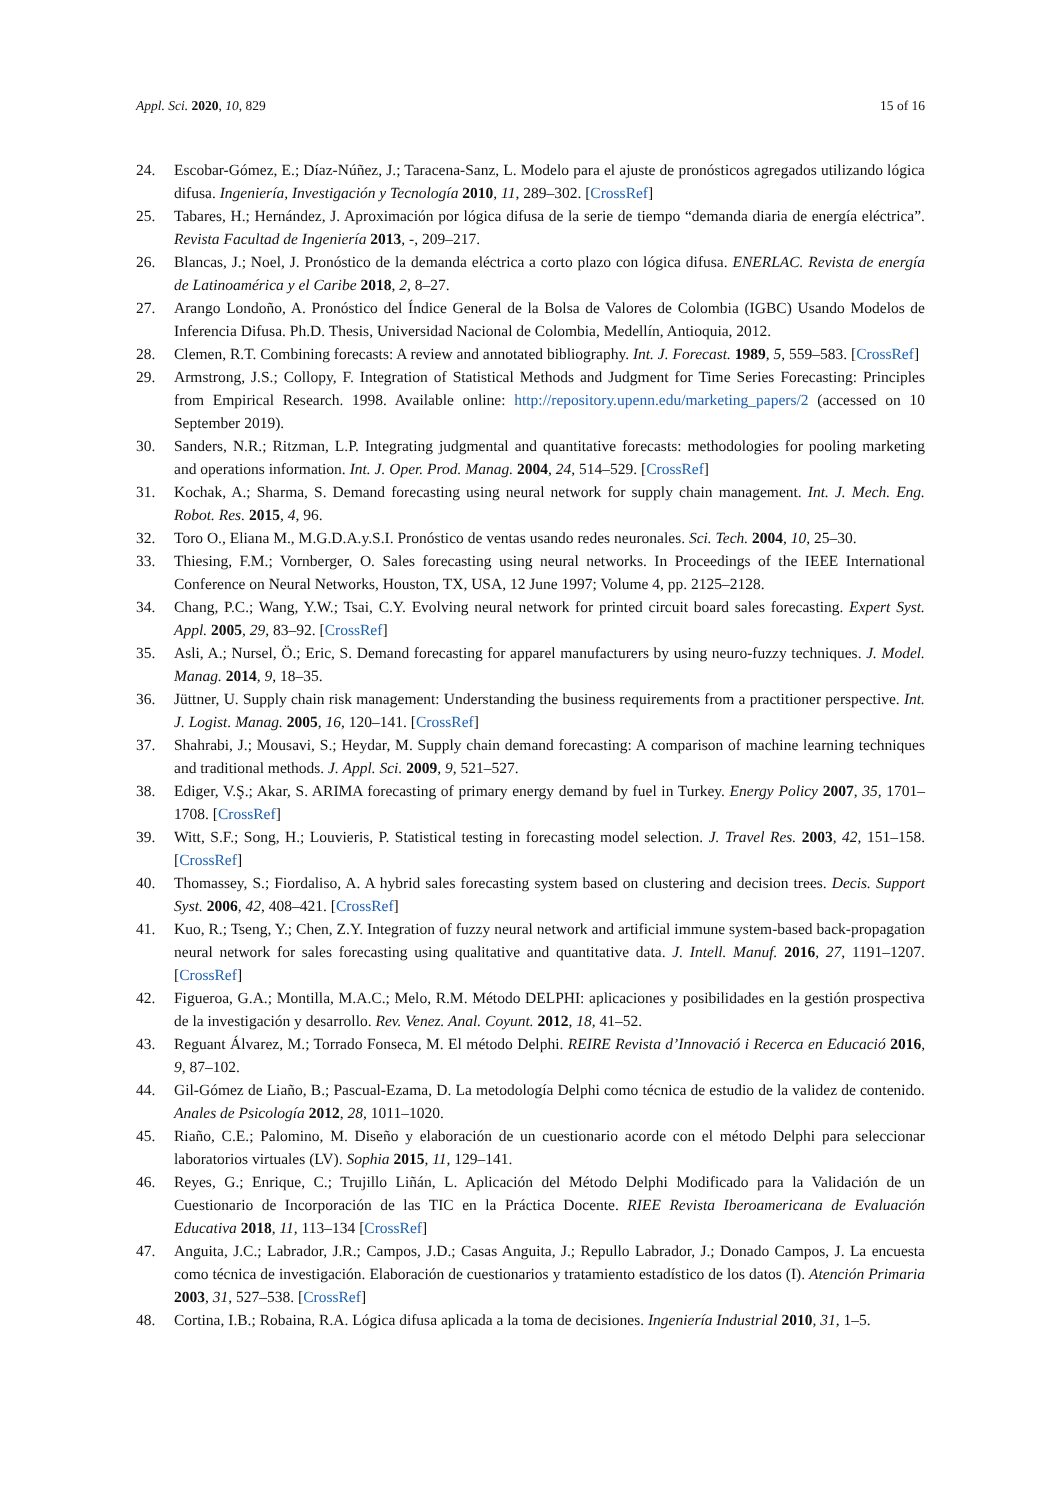Appl. Sci. 2020, 10, 829 15 of 16
24. Escobar-Gómez, E.; Díaz-Núñez, J.; Taracena-Sanz, L. Modelo para el ajuste de pronósticos agregados utilizando lógica difusa. Ingeniería, Investigación y Tecnología 2010, 11, 289–302. [CrossRef]
25. Tabares, H.; Hernández, J. Aproximación por lógica difusa de la serie de tiempo “demanda diaria de energía eléctrica”. Revista Facultad de Ingeniería 2013, -, 209–217.
26. Blancas, J.; Noel, J. Pronóstico de la demanda eléctrica a corto plazo con lógica difusa. ENERLAC. Revista de energía de Latinoamérica y el Caribe 2018, 2, 8–27.
27. Arango Londoño, A. Pronóstico del Índice General de la Bolsa de Valores de Colombia (IGBC) Usando Modelos de Inferencia Difusa. Ph.D. Thesis, Universidad Nacional de Colombia, Medellín, Antioquia, 2012.
28. Clemen, R.T. Combining forecasts: A review and annotated bibliography. Int. J. Forecast. 1989, 5, 559–583. [CrossRef]
29. Armstrong, J.S.; Collopy, F. Integration of Statistical Methods and Judgment for Time Series Forecasting: Principles from Empirical Research. 1998. Available online: http://repository.upenn.edu/marketing_papers/2 (accessed on 10 September 2019).
30. Sanders, N.R.; Ritzman, L.P. Integrating judgmental and quantitative forecasts: methodologies for pooling marketing and operations information. Int. J. Oper. Prod. Manag. 2004, 24, 514–529. [CrossRef]
31. Kochak, A.; Sharma, S. Demand forecasting using neural network for supply chain management. Int. J. Mech. Eng. Robot. Res. 2015, 4, 96.
32. Toro O., Eliana M., M.G.D.A.y.S.I. Pronóstico de ventas usando redes neuronales. Sci. Tech. 2004, 10, 25–30.
33. Thiesing, F.M.; Vornberger, O. Sales forecasting using neural networks. In Proceedings of the IEEE International Conference on Neural Networks, Houston, TX, USA, 12 June 1997; Volume 4, pp. 2125–2128.
34. Chang, P.C.; Wang, Y.W.; Tsai, C.Y. Evolving neural network for printed circuit board sales forecasting. Expert Syst. Appl. 2005, 29, 83–92. [CrossRef]
35. Asli, A.; Nursel, Ö.; Eric, S. Demand forecasting for apparel manufacturers by using neuro-fuzzy techniques. J. Model. Manag. 2014, 9, 18–35.
36. Jüttner, U. Supply chain risk management: Understanding the business requirements from a practitioner perspective. Int. J. Logist. Manag. 2005, 16, 120–141. [CrossRef]
37. Shahrabi, J.; Mousavi, S.; Heydar, M. Supply chain demand forecasting: A comparison of machine learning techniques and traditional methods. J. Appl. Sci. 2009, 9, 521–527.
38. Ediger, V.Ş.; Akar, S. ARIMA forecasting of primary energy demand by fuel in Turkey. Energy Policy 2007, 35, 1701–1708. [CrossRef]
39. Witt, S.F.; Song, H.; Louvieris, P. Statistical testing in forecasting model selection. J. Travel Res. 2003, 42, 151–158. [CrossRef]
40. Thomassey, S.; Fiordaliso, A. A hybrid sales forecasting system based on clustering and decision trees. Decis. Support Syst. 2006, 42, 408–421. [CrossRef]
41. Kuo, R.; Tseng, Y.; Chen, Z.Y. Integration of fuzzy neural network and artificial immune system-based back-propagation neural network for sales forecasting using qualitative and quantitative data. J. Intell. Manuf. 2016, 27, 1191–1207. [CrossRef]
42. Figueroa, G.A.; Montilla, M.A.C.; Melo, R.M. Método DELPHI: aplicaciones y posibilidades en la gestión prospectiva de la investigación y desarrollo. Rev. Venez. Anal. Coyunt. 2012, 18, 41–52.
43. Reguant Álvarez, M.; Torrado Fonseca, M. El método Delphi. REIRE Revista d’Innovació i Recerca en Educació 2016, 9, 87–102.
44. Gil-Gómez de Liaño, B.; Pascual-Ezama, D. La metodología Delphi como técnica de estudio de la validez de contenido. Anales de Psicología 2012, 28, 1011–1020.
45. Riaño, C.E.; Palomino, M. Diseño y elaboración de un cuestionario acorde con el método Delphi para seleccionar laboratorios virtuales (LV). Sophia 2015, 11, 129–141.
46. Reyes, G.; Enrique, C.; Trujillo Liñán, L. Aplicación del Método Delphi Modificado para la Validación de un Cuestionario de Incorporación de las TIC en la Práctica Docente. RIEE Revista Iberoamericana de Evaluación Educativa 2018, 11, 113–134 [CrossRef]
47. Anguita, J.C.; Labrador, J.R.; Campos, J.D.; Casas Anguita, J.; Repullo Labrador, J.; Donado Campos, J. La encuesta como técnica de investigación. Elaboración de cuestionarios y tratamiento estadístico de los datos (I). Atención Primaria 2003, 31, 527–538. [CrossRef]
48. Cortina, I.B.; Robaina, R.A. Lógica difusa aplicada a la toma de decisiones. Ingeniería Industrial 2010, 31, 1–5.